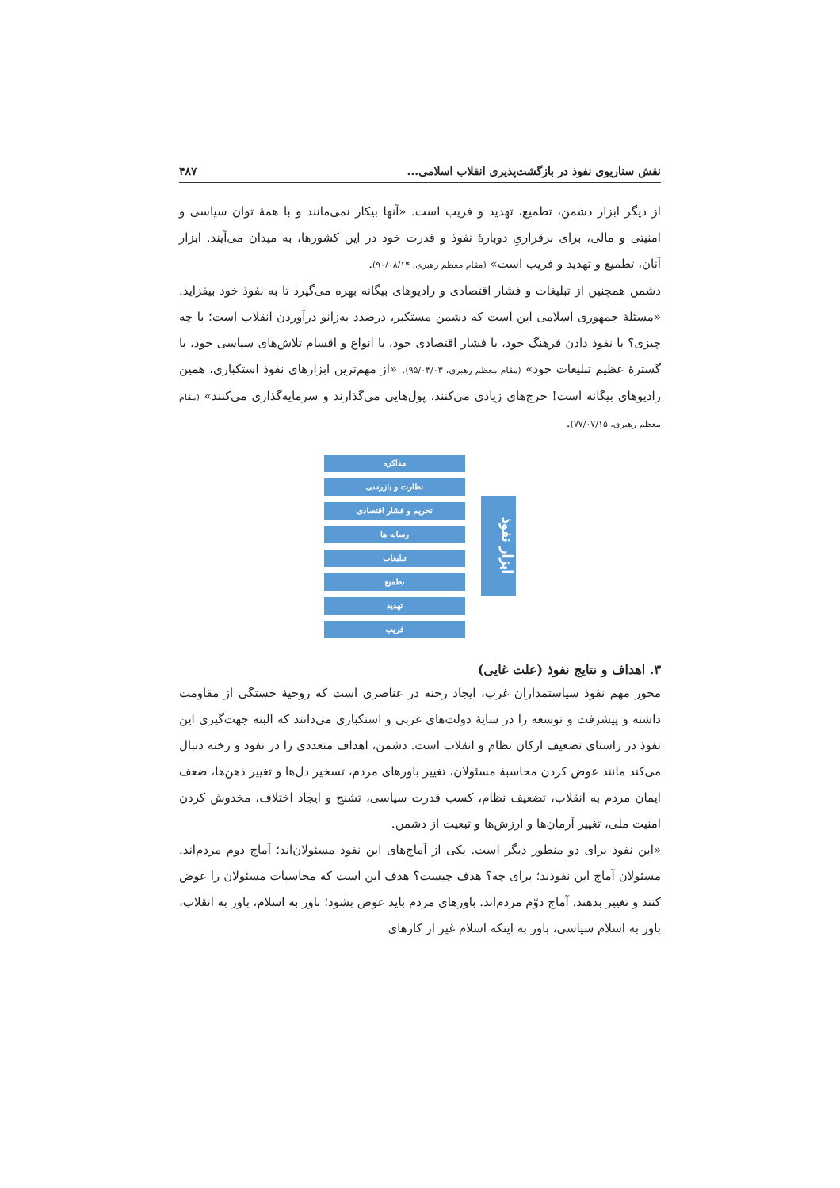نقش سناریوی نفوذ در بازگشت‌پذیری انقلاب اسلامی... ۴۸۷
از دیگر ابزار دشمن، تطمیع، تهدید و فریب است. «آنها بیکار نمی‌مانند و با همهٔ توان سیاسی و امنیتی و مالی، برای برقراریِ دوبارهٔ نفوذ و قدرت خود در این کشورها، به میدان می‌آیند. ابزار آنان، تطمیع و تهدید و فریب است» (مقام معظم رهبری، ۹۰/۰۸/۱۴).
دشمن همچنین از تبلیغات و فشار اقتصادی و رادیوهای بیگانه بهره می‌گیرد تا به نفوذ خود بیفزاید. «مسئلهٔ جمهوری اسلامی این است که دشمن مستکبر، درصدد به‌زانو درآوردن انقلاب است؛ با چه چیزی؟ با نفوذ دادن فرهنگ خود، با فشار اقتصادی خود، با انواع و اقسام تلاش‌های سیاسی خود، با گسترهٔ عظیم تبلیغات خود» (مقام معظم رهبری، ۹۵/۰۳/۰۳). «از مهم‌ترین ابزارهای نفوذ استکباری، همین رادیوهای بیگانه است! خرج‌های زیادی می‌کنند، پول‌هایی می‌گذارند و سرمایه‌گذاری می‌کنند» (مقام معظم رهبری، ۷۷/۰۷/۱۵).
مذاکره
نظارت و بازرسی
تحریم و فشار اقتصادی
رسانه ها
تبلیغات
تطمیع
تهدید
فریب
ابزار نفوذ
۳. اهداف و نتایج نفوذ (علت غایی)
محور مهم نفوذ سیاستمداران غرب، ایجاد رخنه در عناصری است که روحیهٔ خستگی از مقاومت داشته و پیشرفت و توسعه را در سایهٔ دولت‌های غربی و استکباری می‌دانند که البته جهت‌گیری این نفوذ در راستای تضعیف ارکان نظام و انقلاب است. دشمن، اهداف متعددی را در نفوذ و رخنه دنبال می‌کند مانند عوض کردن محاسبهٔ مسئولان، تغییر باورهای مردم، تسخیر دل‌ها و تغییر ذهن‌ها، ضعف ایمان مردم به انقلاب، تضعیف نظام، کسب قدرت سیاسی، تشنج و ایجاد اختلاف، مخدوش کردن امنیت ملی، تغییر آرمان‌ها و ارزش‌ها و تبعیت از دشمن.
«این نفوذ برای دو منظور دیگر است. یکی از آماج‌های این نفوذ مسئولان‌اند؛ آماج دوم مردم‌اند. مسئولان آماج این نفوذند؛ برای چه؟ هدف چیست؟ هدف این است که محاسبات مسئولان را عوض کنند و تغییر بدهند. آماج دوّم مردم‌اند. باورهای مردم باید عوض بشود؛ باور به اسلام، باور به انقلاب، باور به اسلام سیاسی، باور به اینکه اسلام غیر از کارهای